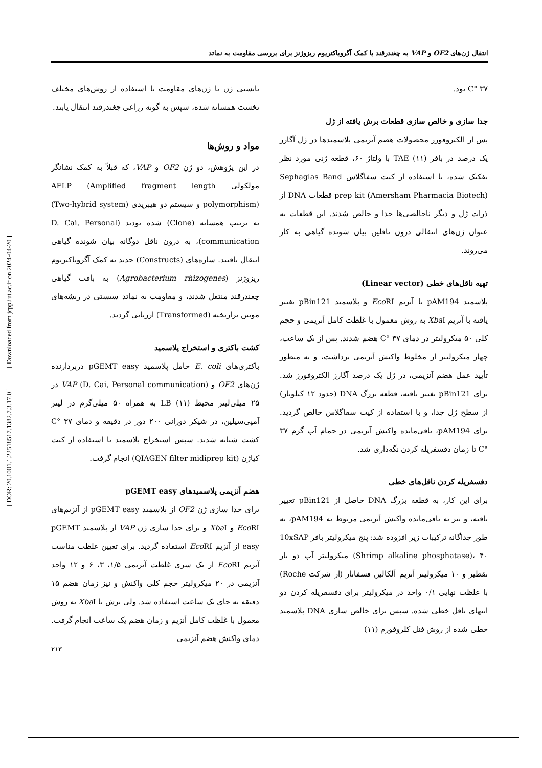انتقال ژن‌های OF2 و VAP به چغندرقند با کمک آگروباکتریوم ریزوژنز برای بررسی مقاومت به نماتد
بایستی ژن یا ژن‌های مقاومت با استفاده از روش‌های مختلف نخست همسانه شده، سپس به گونه زراعی چغندرقند انتقال یابند.
مواد و روش‌ها
در این پژوهش، دو ژن OF2 و VAP، که قبلاً به کمک نشانگر مولکولی AFLP (Amplified fragment length polymorphism) و سیستم دو هیبریدی (Two-hybrid system) به ترتیب همسانه (Clone) شده بودند (D. Cai, Personal communication)، به درون ناقل دوگانه بیان شونده گیاهی انتقال یافتند. سازه‌های (Constructs) جدید به کمک آگروباکتریوم ریزوژنز (Agrobacterium rhizogenes) به بافت گیاهی چغندرقند منتقل شدند، و مقاومت به نماتد سیستی در ریشه‌های مویین تراریخته (Transformed) ارزیابی گردید.
کشت باکتری و استخراج پلاسمید
باکتری‌های E. coli حامل پلاسمید pGEMT easy دربردارنده ژن‌های OF2 و VAP (D. Cai, Personal communication) در ۲۵ میلی‌لیتر محیط LB (۱۱) به همراه ۵۰ میلی‌گرم در لیتر آمپی‌سیلین، در شیکر دورانی ۲۰۰ دور در دقیقه و دمای ۳۷ °C کشت شبانه شدند. سپس استخراج پلاسمید با استفاده از کیت کیاژن (QIAGEN filter midiprep kit) انجام گرفت.
هضم آنزیمی پلاسمیدهای pGEMT easy
برای جدا سازی ژن OF2 از پلاسمید pGEMT easy از آنزیم‌های Eco RI و Xba I و برای جدا سازی ژن VAP از پلاسمید pGEMT easy از آنزیم Eco RI استفاده گردید. برای تعیین غلظت مناسب آنزیم Eco RI از یک سری غلظت آنزیمی ۱/۵، ۳، ۶ و ۱۲ واحد آنزیمی در ۲۰ میکرولیتر حجم کلی واکنش و نیز زمان هضم ۱۵ دقیقه به جای یک ساعت استفاده شد. ولی برش با Xba I به روش معمول با غلظت کامل آنزیم و زمان هضم یک ساعت انجام گرفت. دمای واکنش هضم آنزیمی
۳۷ °C بود.
جدا سازی و خالص سازی قطعات برش یافته از ژل
پس از الکتروفورز محصولات هضم آنزیمی پلاسمیدها در ژل آگارز یک درصد در بافر TAE (۱۱) با ولتاژ ۶۰، قطعه ژنی مورد نظر تفکیک شده، با استفاده از کیت سفاگلاس Sephaglas Band prep kit (Amersham Pharmacia Biotech) قطعات DNA از ذرات ژل و دیگر ناخالصی‌ها جدا و خالص شدند. این قطعات به عنوان ژن‌های انتقالی درون ناقلین بیان شونده گیاهی به کار می‌روند.
تهیه ناقل‌های خطی (Linear vector)
پلاسمید pAM194 با آنزیم Eco RI و پلاسمید pBin121 تغییر یافته با آنزیم Xba I به روش معمول با غلظت کامل آنزیمی و حجم کلی ۵۰ میکرولیتر در دمای ۳۷ °C هضم شدند. پس از یک ساعت، چهار میکرولیتر از مخلوط واکنش آنزیمی برداشت، و به منظور تأیید عمل هضم آنزیمی، در ژل یک درصد آگارز الکتروفورز شد. برای pBin121 تغییر یافته، قطعه بزرگ DNA (حدود ۱۲ کیلوباز) از سطح ژل جدا، و با استفاده از کیت سفاگلاس خالص گردید. برای pAM194، باقی‌مانده واکنش آنزیمی در حمام آب گرم ۳۷ °C تا زمان دفسفریله کردن نگه‌داری شد.
دفسفریله کردن ناقل‌های خطی
برای این کار، به قطعه بزرگ DNA حاصل از pBin121 تغییر یافته، و نیز به باقی‌مانده واکنش آنزیمی مربوط به pAM194، به طور جداگانه ترکیبات زیر افزوده شد: پنج میکرولیتر بافر 10xSAP (Shrimp alkaline phosphatase)، ۴۰ میکرولیتر آب دو بار تقطیر و ۱۰ میکرولیتر آنزیم آلکالین فسفاتاز (از شرکت Roche) با غلظت نهایی ۰/۱ واحد در میکرولیتر برای دفسفریله کردن دو انتهای ناقل خطی شده. سپس برای خالص سازی DNA پلاسمید خطی شده از روش فنل کلروفورم (۱۱)
[ DOR: 20.1001.1.22518517.1382.7.3.17.0 ] [ Downloaded from jcpp.iut.ac.ir on 2024-04-20 ]
۲۱۳